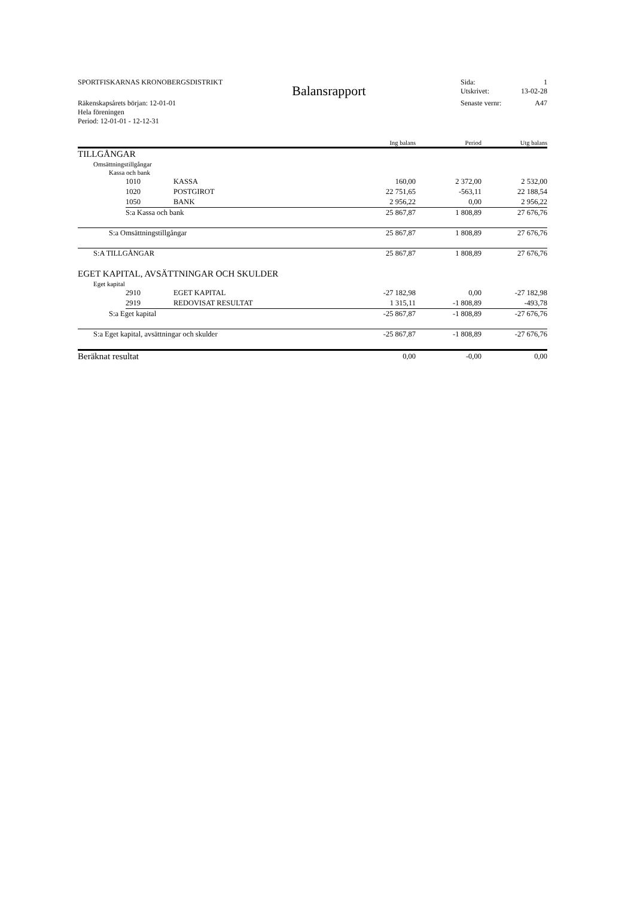SPORTFISKARNAS KRONOBERGSDISTRIKT Sida: 1
Balansrapport Utskrivet: 13-02-28
Räkenskapsårets början: 12-01-01 Senaste vernr: A47
Hela föreningen
Period: 12-01-01 - 12-12-31
| | | | Ing balans | Period | Utg balans |
| --- | --- | --- | --- | --- | --- |
| TILLGÅNGAR | | | | | |
| Omsättningstillgångar | | | | | |
| Kassa och bank | | | | | |
| | 1010 | KASSA | 160,00 | 2 372,00 | 2 532,00 |
| | 1020 | POSTGIROT | 22 751,65 | -563,11 | 22 188,54 |
| | 1050 | BANK | 2 956,22 | 0,00 | 2 956,22 |
| | S:a Kassa och bank | | 25 867,87 | 1 808,89 | 27 676,76 |
| S:a Omsättningstillgångar | | | 25 867,87 | 1 808,89 | 27 676,76 |
| S:A TILLGÅNGAR | | | 25 867,87 | 1 808,89 | 27 676,76 |
| EGET KAPITAL, AVSÄTTNINGAR OCH SKULDER | | | | | |
| Eget kapital | | | | | |
| | 2910 | EGET KAPITAL | -27 182,98 | 0,00 | -27 182,98 |
| | 2919 | REDOVISAT RESULTAT | 1 315,11 | -1 808,89 | -493,78 |
| S:a Eget kapital | | | -25 867,87 | -1 808,89 | -27 676,76 |
| S:a Eget kapital, avsättningar och skulder | | | -25 867,87 | -1 808,89 | -27 676,76 |
| Beräknat resultat | | | 0,00 | -0,00 | 0,00 |